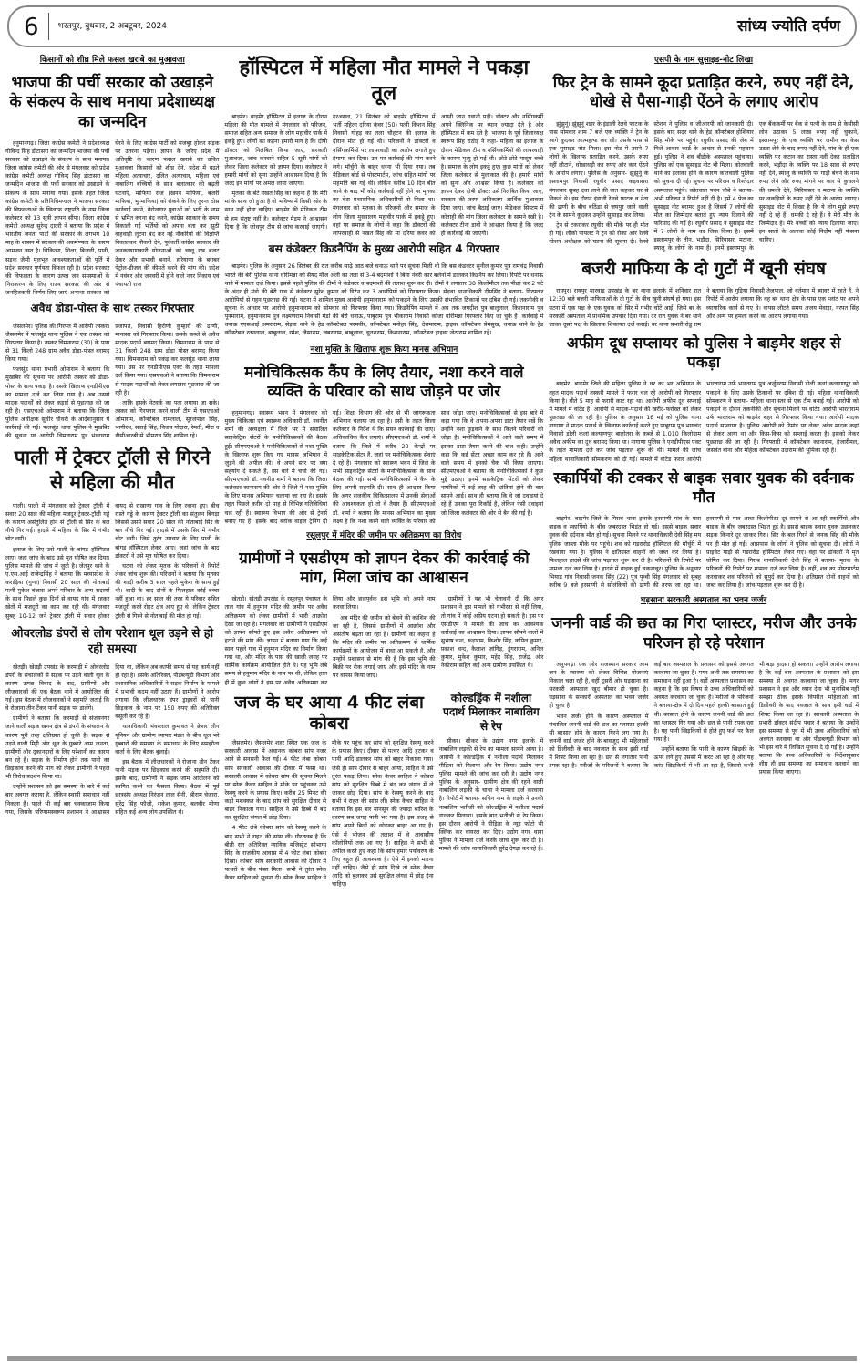6 भरतपुर, बुधवार, 2 अक्टूबर, 2024 सांध्य ज्योति दर्पण
किसानों को शीघ्र मिले फसल खराबे का मुआवजा
भाजपा की पर्ची सरकार को उखाड़ने के संकल्प के साथ मनाया प्रदेशाध्यक्ष का जन्मदिन
हनुमानगढ़। जिला कांग्रेस कमेटी ने प्रदेशाध्यक्ष गोविन्द सिंह डोटासरा का जन्मदिन भाजपा की पर्ची सरकार को उखाड़ने के संकल्प के साथ मनाया। जिला कांग्रेस कमेटी की ओर से मंगलवार को प्रदेश कांग्रेस कमेटी अध्यक्ष गोविन्द सिंह डोटासरा का जन्मदिन भाजपा की पर्ची सरकार को उखाड़ने के संकल्प के साथ मनाया गया। इसके तहत जिला कांग्रेस कमेटी के प्रतिनिधिमण्डल ने भाजपा सरकार की विफलताओं के खिलाफ राष्ट्रपति के नाम जिला कलेक्टर को 13 सूत्री ज्ञापन सौंपा। जिला कांग्रेस कमेटी अध्यक्ष सुरेन्द्र दादरी ने बताया कि प्रदेश में भारतीय जनता पार्टी की सरकार के लगभग 10 माह के शासन में सरकार की अकर्मण्यता के कारण आमजन त्रस्त है। चिकित्सा, शिक्षा, बिजली, पानी, सड़क जैसी मूलभूत आवश्यकताओं की पूर्ति में प्रदेश सरकार पूर्णयता विफल रही है। प्रदेश सरकार की विफलता के कारण उत्पन्न जन समस्याओं के निराकरण के लिए राज्य सरकार की ओर से जनहितकारी निर्णय लिए जाएं अन्यथा सरकार को घेरने के लिए कांग्रेस पार्टी को मजबूर होकर सड़क पर उतरना पड़ेगा। ज्ञापन के जरिए प्रदेश में अतिवृष्टि के कारण फसल खराबे का उचित मुआवजा किसानों को शीघ्र देने, प्रदेश में बढ़ते महिला अत्याचार, दलित अत्याचार, महिला एवं नाबालिग बच्चियों के साथ बलात्कार की बढ़ती घटनाएं, माफिया राज (खनन माफिया, बजरी माफिया, भू-माफिया) को रोकने के लिए तुरन्त ठोस कार्रवाई करने, बेरोजगार युवाओं को भर्ती के नाम से भ्रमित करना बंद करने, कांग्रेस सरकार के समय निकाली गई भर्तियों को अपना बता कर झूठी वाहवाही लूटना बंद कर नई नौकरियों की विज्ञप्ति निकालकर नौकरी देने, पूर्ववर्ती कांग्रेस सरकार की जनकल्याणकारी योजनाओं को चालू रख बजट देकर और प्रभावी बनाने, हरियाणा के बराबर पेट्रोल-डीजल की कीमतें करने की मांग की। प्रदेश में नवंबर और जनवरी में होने वाले नगर निकाय एवं पंचायती राज
अवैध डोडा-पोस्त के साथ तस्कर गिरफ्तार
जैसलमेर। पुलिस की गिरफ्त में आरोपी तस्कर। जैसलमेर में फलसूंड थाना पुलिस ने एक तस्कर को गिरफ्तार किया है। तस्कर चिमनाराम (30) के पास से 31 किलो 248 ग्राम अवैध डोडा-पोस्त बरामद किया गया।
फलसूंड थाना प्रभारी ओमाराम ने बताया कि मुखबिर की सूचना पर आरोपी तस्कर को डोडा-पोस्त के साथ पकड़ा है। उसके खिलाफ एनडीपीएस का मामला दर्ज कर लिया गया है। अब उससे मादक पदार्थों को लेकर कड़ाई से पूछताछ की जा रही है। एसएचओ ओमाराम ने बताया कि जिला पुलिस अधीक्षक सुधीर चौधरी के आदेशानुसार ये कार्रवाई की गई। फलसूंड थाना पुलिस ने मुखबिर की सूचना पर आरोपी चिमनाराम पुत्र भंवराराम प्रजापत, निवासी हिरोणी कुम्हारों की ढाणी, मानासर को गिरफ्तार किया। उसके कब्जे से अवैध मादक पदार्थ बरामद किया। चिमनाराम के पास से 31 किलो 248 ग्राम डोडा पोस्त बरामद किया गया। चिमनाराम को पकड़ कर फलसूंड थाना लाया गया। उस पर एनडीपीएस एक्ट के तहत मामला दर्ज किया गया। एसएचओ ने बताया कि चिमनाराम से मादक पदार्थों को लेकर लगातार पूछताछ की जा रही है।
ताकि इसके नेटवर्क का पता लगाया जा सके। तस्कर को गिरफ्तार करने वाली टीम में एसएचओ ओमाराम, कॉन्स्टेबल रामलाल, सूरजपाल सिंह, भागीरथ, सवाई सिंह, विजय गोदारा, रेमती, मीरा व डीसीआरबी से भीमराव सिंह शामिल रहे।
पाली में ट्रेक्टर ट्रॉली से गिरने से महिला की मौत
पाली। पाली में मंगलवार को ट्रेक्टर ट्रॉली में सवार 20 साल की महिला मजदूर ट्रेक्टर-ट्रॉली गड्ढे के कारण असंतुलित होने से ट्रॉली से सिर के बल नीचे गिर गई। हादसे में महिला के सिर में गंभीर चोट लगी।
इलाज के लिए उसे पाली के बांगड़ हॉस्पिटल लाए। जहां जांच के बाद उसे मृत घोषित कर दिया। पुलिस मामले की जांच में जुटी है। जेतपुर थाने के ए.एस.आई राजेन्द्रसिंह ने बताया कि मध्यप्रदेश के कराड़िया (गुणा) निवासी 20 साल की नोताबाई पत्नी मुकेश बंजारा अपने परिवार के अन्य सदस्यों के साथ पिछले कुछ दिनों से वायद गांव में रहकर खेतों में मजदूरी का काम कर रही थी। मंगलवार सुबह 10-12 जने ट्रेक्टर ट्रॉली में सवार होकर वायद से राखाणा गांव के लिए रवाना हुए। बीच रास्ते गड्ढे के कारण ट्रेक्टर ट्रॉली का संतुलन बिगड़ा जिससे उसमें सवार 20 साल की नोताबाई सिर के बल नीचे गिर गई। हादसे में उसके सिर में गंभीर चोट लगी। जिसे तुरंत उपचार के लिए पाली के बांगड़ हॉस्पिटल लेकर आए। जहां जांच के बाद डॉक्टरों ने उसे मृत घोषित कर दिया।
घटना को लेकर मृतक के परिजनों ने रिपोर्ट लेकर जांच शुरू की। परिजनों ने बताया कि मृतका की शादी करीब 3 साल पहले मुकेश के साथ हुई थी। शादी के बाद दोनों के फिलहाल कोई बच्चा नहीं हुआ था। हर साल की तरह ये परिवार सहित मजदूरी करने रोहट क्षेत्र आए हुए थे। लेकिन ट्रेक्टर ट्रॉली से गिरने से नोताबाई की मौत हो गई।
ओवरलोड डंपरों से लोग परेशान धूल उड़ने से हो रही समस्या
खेतड़ी। खेतड़ी उपखंड के करमाड़ी में ओवरलोड डंपरों के संचालकों से सड़क पर उड़ने वाली धूल के कारण उत्पन्न विवाद के बाद, ग्रामीणों और लीजधारकों की एक बैठक थाने में आयोजित की गई। इस बैठक में लीजधारकों ने सहमति जताई कि वे रोजाना तीन टैंकर पानी सड़क पर डालेंगे।
ग्रामीणों ने बताया कि करमाड़ी से संजयनगर जाने वाली सड़क खनन क्षेत्र से डंपरों के संचालन के कारण पूरी तरह क्षतिग्रस्त हो चुकी है। सड़क से उड़ने वाली मिट्टी और धूल के गुब्बारे आम जनता, ग्रामीणों और दुकानदारों के लिए परेशानी का कारण बन रहे हैं। सड़क के निर्माण होने तक पानी का छिड़काव करने की मांग को लेकर ग्रामीणों ने पहले भी विरोध प्रदर्शन किया था।
उन्होंने प्रशासन को इस समस्या के बारे में कई बार अवगत कराया है, लेकिन स्थायी समाधान नहीं निकला है। पहले भी कई बार चक्काजाम किया गया, जिसके परिणामस्वरूप प्रशासन ने आश्वासन दिया था, लेकिन अब काफी समय से यह कार्य नहीं हो रहा है। इसके अतिरिक्त, पीडब्ल्यूडी विभाग और प्रशासनिक अधिकारियों ने सड़क निर्माण के मामले में प्रभावी कदम नहीं उठाए हैं। ग्रामीणों ने आरोप लगाया कि लीजधारक डंपर ड्राइवरों से पानी छिड़काव के नाम पर 150 रुपए की अतिरिक्त वसूली कर रहे हैं।
थानाधिकारी भंवरलाल कुमावत ने क्रेशर लीग यूनियन और ग्रामीण व्यापार मंडल के बीच धूल भरे गुब्बारों की समस्या के समाधान के लिए समझौता वार्ता के लिए बैठक बुलाई।
इस बैठक में लीजधारकों ने रोजाना तीन टैंकर पानी सड़क पर छिड़काव करने की सहमति दी। इसके बाद, ग्रामीणों ने सड़क जाम आंदोलन को स्थगित करने का फैसला किया। बैठक में पूर्व छात्रसंघ अध्यक्ष निरंजन लाल सैनी, श्रीराम चेजारा, सुरेंद्र सिंह फौजी, राकेश कुमार, बलवीर मीणा सहित कई अन्य लोग उपस्थित थे।
हॉस्पिटल में महिला मौत मामले ने पकड़ा तूल
बाड़मेर। बाड़मेर हॉस्पिटल में इलाज के दौरान महिला की मौत मामले में मंगलवार को परिजन, समाज सहित अन्य समाज के लोग महावीर पार्क में इकट्ठे हुए। लोगों का कहना हमारी मांग है कि दोषी डॉक्टर को निलंबित किया जाए, सरकारी मुआवजा, जांच करवाने सहित 5 सूत्री मांगों को लेकर जिला कलेक्टर को ज्ञापन दिया। कलेक्टर ने हमारी मांगों को सुना उन्होंने आश्वासन दिया है कि जल्द इन मांगों पर अमल लाया जाएगा।
मृतका के बेटे नखत सिंह का कहना है कि मेरी मां के साथ जो हुआ है वो भविष्य में किसी ओर के साथ नहीं होना चाहिए। बाड़मेर की मेडिकल टीम से हम संतुष्ट नहीं है। कलेक्टर मैडम ने आश्वासन दिया है कि जोधपुर टीम से जांच करवाई जाएगी। दरअसल, 21 सितंबर को बाड़मेर हॉस्पिटल में भर्ती महिला दरिया कंवर (50) पत्नी किशन सिंह निवासी गोहड़ का तला चौहटन की इलाज के दौरान मौत हो गई थी। परिजनों ने डॉक्टरों व नर्सिंगकर्मियों पर लापरवाही का आरोप लगाते हुए हंगामा कर दिया। उन पर कार्रवाई की मांग करने लगे। मॉर्चुरी के बाहर धरना भी दिया गया। तब मेडिकल बोर्ड से पोस्टमार्टम, जांच सहित मांगों पर सहमति बन गई थी। लेकिन करीब 10 दिन बीत जाने के बाद भी कोई कार्रवाई नहीं होने पर मृतका का बेटा प्रशासनिक अधिकारियों से मिला था। मंगलवार को मृतका के परिजनों और समाज के लोग जिला मुख्यालय महावीर पार्क में इकट्ठे हुए। वहां पर समाज के लोगों ने कहा कि डॉक्टरों की लापरवाही से नखत सिंह की मां दरिया कंवर को अपनी जान गवानी पड़ी। डॉक्टर और नर्सिंगकर्मी अपने क्लिनिक पर ध्यान ज्यादा देते है और हॉस्पिटल में कम देते है। भाजपा के पूर्व जिलाध्यक्ष स्वरूप सिंह राठौड़ ने कहा- महिला का इलाज के दौरान मेडिकल टीम व नर्सिंगकर्मियों की लापरवाही के कारण मृत्यु हो गई थी। छोटे-छोटे मासूम बच्चे है। समाज के लोग इकट्ठे हुए। कुछ मांगों को लेकर जिला कलेक्टर से मुलाकात की है। हमारी मांगों को सुना और आश्वस्त किया है। कलेक्टर को ज्ञापन देकर दोषी डॉक्टर उसे निलंबित किया जाए, सरकार की तरफ अधिकतम आर्थिक मुआवजा दिया जाए। जांच बैठाई जाए। मेडिकल सिस्टम में कोताही की मांग जिला कलेक्टर के सामने रखी है। कलेक्टर टीना डाबी ने आश्वस्त किया है कि जल्द ही कार्रवाई की जाएगी।
बस कंडेक्टर किडनैपिंग के मुख्य आरोपी सहित 4 गिरफ्तार
बाड़मेर। पुलिस के अनुसार 26 सितंबर की रात करीब साढ़े आठ बजे धनाऊ थाने पर सूचना मिली थी कि बस कंडक्टर सुनील कुमार पुत्र रामचंद्र निवासी भारते की बेरी पुलिस थाना धोरीमन्ना को सैयद मौज अली का तला से 3-4 बदमाशों ने बिना नंबरी कार बलेनो में डालकर किडनैप कर लिया। रिपोर्ट पर धनाऊ थाने में मामला दर्ज किया। इससे पहले पुलिस की टीमों ने कंडेक्टर व बदमाशों की तलाश शुरू कर दी। टीमों ने लगातार 30 किलोमीटर तक पीछा कर 2 घंटे के अंदर ही मंडो की बेरी गांव से कंडेक्टर सुरेश कुमार को डिटेन कर 3 आरोपियों को गिरफ्तार किया। सेड़वा थानाधिकारी दीपसिंह ने बताया- गिरफ्तार आरोपियों से गहन पूछताछ की गई। घटना में शामिल मुख्य आरोपी हनुमानाराम को पकड़ने के लिए उसकी संभावित ठिकानों पर दबिश दी गई। तकनीकी व सूचना के आधार पर आरोपी हनुमानाराम को सोमवार को गिरफ्तार किया गया। किडनैपिंग मामले में अब तक जगदीश पुत्र बालूलाल, किशनाराम पुत्र पूनमाराम, हनुमानाराम पुत्र लक्ष्मणराम निवासी मंडो की बेरी धनाऊ, पाबूराम पुत्र भीकाराम निवासी कोजा धोरीमन्ना गिरफ्तार किए जा चुके हैं। कार्रवाई में धनाऊ एएसआई अमराराम, सेड़वा थाने के हेड कॉन्स्टेबल परमवीर, कॉन्स्टेबल मनोहर सिंह, देरामाराम, ड्राइवर कॉन्स्टेबल प्रेमसुख, धनाऊ थाने के हेड कॉन्स्टेबल रतनलाल, बाबूलाल, रमेश, जैसाराम, जबराराम, बाबूलाल, चुतराराम, किशनाराम, कॉन्स्टेबल ड्राइवर जेठाराम शामिल रहे।
नशा मुक्ति के खिलाफ शुरू किया मानस अभियान
मनोचिकित्सक कैंप के लिए तैयार, नशा करने वाले व्यक्ति के परिवार को साथ जोड़ने पर जोर
हनुमानगढ़। स्वास्थ्य भवन में मंगलवार को मुख्य चिकित्सा एवं स्वास्थ्य अधिकारी डॉ. नवनीत शर्मा की अध्यक्षता में जिले भर में संचालित साइकेट्रिक सेंटरों के मनोचिकित्सकों की बैठक हुई। सीएमएचओ ने मनोचिकित्सकों से नशा मुक्ति के खिलाफ शुरू किए गए मानस अभियान में जुड़ने की अपील की। वे अपने स्तर पर क्या सहयोग दे सकते हैं, इस बारे में चर्चा की गई। सीएमएचओ डॉ. नवनीत शर्मा ने बताया कि जिला कलेक्टर कानाराम की ओर से जिले में नशा मुक्ति के लिए मानस अभियान चलाया जा रहा है। इसके तहत पिछले करीब दो माह से विभिन्न गतिविधियां चल रही हैं। स्वास्थ्य विभाग की ओर से ट्रेनर्स बनाए गए हैं। इसके बाद ब्लॉक वाइज ट्रेनिंग दी गई। शिक्षा विभाग की ओर से भी जागरूकता अभियान चलाया जा रहा है। इसी के तहत जिला कलेक्टर के निर्देश थे कि सघन कार्रवाई की जाए। अधिकाधिक कैंप लगाएं। सीएमएचओ डॉ. शर्मा ने बताया कि जिले में करीब 20 केन्द्रों पर साइकेट्रिक सेंटर हैं, जहां पर मनोचिकित्सक सेवाएं दे रहे हैं। मंगलवार को स्वास्थ्य भवन में जिले के सभी साइकेट्रिक सेंटरों के मनोचिकित्सकों के साथ बैठक की गई। सभी मनोचिकित्सकों ने कैंप के लिए अपनी सहमति दी। साथ ही आश्वस्त किया कि अगर राजकीय चिकित्सालय में उनकी सेवाओं की आवश्यकता हो तो वे तैयार हैं। सीएमएचओ डॉ. शर्मा ने बताया कि मानस अभियान का मुख्य लक्ष्य है कि नशा करने वाले व्यक्ति के परिवार को साथ जोड़ा जाए। मनोचिकित्सकों से इस बारे में कहा गया कि वे अपना-अपना डाटा तैयार रखें कि उन्होंने नशा छुड़वाने के साथ कितने परिवारों को जोड़ा है। मनोचिकित्सकों ने आने वाले समय में इसका डाटा तैयार करने की बात कही। उन्होंने कहा कि कई सेंटर अच्छा काम कर रहे हैं। आने वाले समय में इनको चैक भी किया जाएगा। सीएमएचओ ने बताया कि मनोचिकित्सकों ने कुछ मुद्दे उठाए। इनमें साइकेट्रिक सेंटरों को लेकर नागरिकों में कई तरह की भ्रांतियां होने की बात सामने आई। साथ ही बताया कि वे जो दवाइयां दे रहे हैं उनका पूरा रिकॉर्ड है, लेकिन ऐसी दवाइयां जो जिला कलेक्टर की ओर से बैन की गई हैं।
रसूलपुर में मंदिर की जमीन पर अतिक्रमण का विरोध
ग्रामीणों ने एसडीएम को ज्ञापन देकर की कार्रवाई की मांग, मिला जांच का आश्वासन
खेतड़ी। खेतड़ी उपखंड के रसूलपुर पंचायत के ताल गांव में हनुमान मंदिर की जमीन पर अवैध अतिक्रमण को लेकर ग्रामीणों में भारी आक्रोश देखा जा रहा है। मंगलवार को ग्रामीणों ने एसडीएम को ज्ञापन सौंपते हुए इस अवैध अतिक्रमण को हटाने की मांग की। ज्ञापन में बताया गया कि कई साल पहले गांव में हनुमान मंदिर का निर्माण किया गया था, और मंदिर के पास की खाली जगह पर धार्मिक कार्यक्रम आयोजित होते थे। यह भूमि लंबे समय से हनुमान मंदिर के नाम पर थी, लेकिन हाल ही में कुछ लोगों ने इस पर अवैध अतिक्रमण कर लिया और छलपूर्वक इस भूमि को अपने नाम करवा लिया।
अब मंदिर की जमीन को बेचने की कोशिश की जा रही है, जिससे ग्रामीणों में आक्रोश और असंतोष बढ़ता जा रहा है। ग्रामीणों का कहना है कि मंदिर की जमीन पर अतिक्रमण से धार्मिक कार्यक्रमों के आयोजन में बाधा आ सकती है, और उन्होंने प्रशासन से मांग की है कि इस भूमि की बिक्री पर रोक लगाई जाए और इसे मंदिर के नाम पर वापस किया जाए।
ग्रामीणों ने यह भी चेतावनी दी कि अगर प्रशासन ने इस मामले को गंभीरता से नहीं लिया, तो गांव में कोई अप्रिय घटना हो सकती है। इस पर एसडीएम ने मामले की जांच कर आवश्यक कार्रवाई का आश्वासन दिया। ज्ञापन सौंपने वालों में सुभाष चन्द, रूड़ाराम, किशोर सिंह, कपिल कुमार, प्रकाश चन्द, कैलाश जांगिड़, डूंगराराम, अनिल कुमार, मुकेश कुमार, महेंद्र सिंह, राजेंद्र, और नेकीराम सहित कई अन्य ग्रामीण उपस्थित थे।
जज के घर आया 4 फीट लंबा कोबरा
जैसलमेर। जैसलमेर शहर स्थित एक जज के सरकारी आवास में अचानक कोबरा सांप नजर आने से सनसनी फैल गई। 4 फीट लंबा कोबरा सांप सरकारी आवास की दीवार में फंसा था। सरकारी आवास में कोबरा सांप की सूचना मिलने पर स्नेक कैचर साहिल ने मौके पर पहुंचकर उसे रेस्क्यू करने के प्रयास किए। करीब 25 मिनट की कड़ी मशक्कत के बाद सांप को सुरक्षित दीवार से बाहर निकाला गया। साहिल ने उसे डिब्बे में बंद कर सुरक्षित जंगल में छोड़ दिया।
4 फीट लंबे कोबरा सांप को रेस्क्यू करने के बाद सभी ने राहत की सांस ली। गौरतलब है कि बीती रात अतिरिक्त न्यायिक मजिस्ट्रेट सौभाग्य सिंह के राजकीय आवास में 4 फीट लंबा कोबरा दिखा। कोबरा सांप सरकारी आवास की दीवार में पत्थरों के बीच फंसा मिला। सभी ने तुरंत स्नेक कैचर साहिल को सूचना दी। स्नेक कैचर साहिल ने मौके पर पहुंच कर सांप को सुरक्षित रेस्क्यू करने के प्रयास किए। दीवार से पत्थर आदि हटकर व पानी आदि डालकर सांप को बाहर निकाला गया। जैसे ही सांप दीवार से बाहर आया, साहिल ने उसे तुरंत पकड़ लिया। स्नेक कैचर साहिल ने कोबरा सांप को सुरक्षित डिब्बे में बंद कर जंगल में ले जाकर छोड़ दिया। सांप के रेस्क्यू करने के बाद सभी ने राहत की सांस ली। स्नेक कैचर साहिल ने बताया कि इस बार मानसून की ज्यादा बारिश के कारण सब जगह पानी भर गया है। इस वजह से सांप अपने बिलों को छोड़कर बाहर आ गए हैं। ऐसे में भोजन की तलाश में वे आवासीय कॉलोनियों तक आ गए हैं। साहिल ने सभी से अपील करते हुए कहा कि सांप हमारे पर्यावरण के लिए बहुत ही आवश्यक है। ऐसे में इनको मारना नहीं चाहिए। जैसे ही सांप दिखे तो स्नेक कैचर आदि को बुलाकर उसे सुरक्षित जंगल में छोड़ देना चाहिए।
कोल्डड्रिंक में नशीला पदार्थ मिलाकर नाबालिग से रेप
सीकर। सीकर के उद्योग नगर इलाके में नाबालिग लड़की से रेप का मामला सामने आया है। आरोपी ने कोल्डड्रिंक में नशीला पदार्थ मिलाकर पीड़िता को पिलाया और रेप किया। उद्योग नगर पुलिस मामले की जांच कर रही है। उद्योग नगर पुलिस के अनुसार- ग्रामीण क्षेत्र की रहने वाली नाबालिग लड़की के चाचा ने मामला दर्ज करवाया है। रिपोर्ट में बताया- सचिन नाम के लड़के ने उनकी नाबालिग भतीजी को कोल्डड्रिंक में नशीला पदार्थ डालकर पिलाया। इसके बाद भतीजी से रेप किया। इस दौरान आरोपी ने पीड़िता के न्यूड फोटो भी क्लिक कर वायरल कर दिए। उद्योग नगर थाना पुलिस ने मामला दर्ज करके जांच शुरू कर दी है। मामले की जांच थानाधिकारी सुरेंद्र देगड़ा कर रहे हैं।
एसपी के नाम सुसाइड-नोट लिखा
फिर ट्रेन के सामने कूदा प्रताड़ित करने, रुपए नहीं देने, धोखे से पैसा-गाड़ी ऐंठने के लगाए आरोप
झुंझुनूं। झुंझुनूं शहर के इंडाली रेलवे फाटक के पास सोमवार शाम 7 बजे एक व्यक्ति ने ट्रेन के आगे कूदकर आत्महत्या कर ली। उसके पास से एक सुसाइड नोट मिला। इस नोट में उसने 7 लोगों के खिलाफ प्रताड़ित करने, उसके रुपए नहीं लौटाने, धोखाधड़ी कर रुपए और कार ऐंठने के आरोप लगाए। पुलिस के अनुसार- झुंझुनूं के इस्लामपुर निवासी रघुवीर प्रसाद कड़वासरा मंगलवार सुबह दवा लाने की बात कहकर घर से निकले थे। इस दौरान इंडाली रेलवे फाटक व नेता की ढाणी के बीच बठिंडा से जयपुर जाने वाली ट्रेन के सामने कूदकर उन्होंने सुसाइड कर लिया।
ट्रेन से टकराकर रघुवीर की मौके पर ही मौत हो गई। लोको पायलट ने ट्रेन को रोका और रेलवे स्टेशन अधीक्षक को घटना की सूचना दी। रेलवे स्टेशन ने पुलिस व जीआरपी को जानकारी दी। इसके बाद सदर थाने के हेड कॉन्स्टेबल होशियार सिंह मौके पर पहुंचे। रघुवीर प्रसाद की जेब में मिले आधार कार्ड के आधार से उनकी पहचान हुई। पुलिस ने शव बीडीके अस्पताल पहुंचाया। पुलिस को एक सुसाइड नोट भी मिला। कोतवाली थाने का इलाका होने के कारण कोतवाली पुलिस को सूचना दी गई। सूचना पर परिजन व रिश्तेदार अस्पताल पहुंचे। कोतवाल पवन चौबे ने बताया- अभी परिजन ने रिपोर्ट नहीं दी है। हमें 4 पेज का सुसाइड नोट बरामद हुआ है जिसमें 7 लोगों की मौत का जिम्मेदार बताते हुए न्याय दिलाने की फरियाद की गई है। रघुवीर प्रसाद ने सुसाइड नोट में 7 लोगों के नाम का जिक्र किया है। इसमें इस्लामपुर के तीन, भड़ौंदा, सिरियासर, मटाना, स्यालू के लोगों के नाम हैं। इनमें इस्लामपुर के एक बैंककर्मी पर बैंक से पत्नी के नाम से केसीसी लोन उठाकर 5 लाख रुपए नहीं चुकाने, इस्लामपुर के एक व्यक्ति पर जमीन का केस उठवा लेने के बाद रुपए नहीं देने, गांव के ही एक व्यक्ति पर कटान का रास्ता नहीं देकर प्रताड़ित करने, भड़ौंदा के व्यक्ति पर 18 साल से रुपए नहीं देने, स्यालू के व्यक्ति पर गाड़ी बेचने के नाम रुपए लेने और रुपए मांगने पर कार से कुचलने की धमकी देने, सिरियासर व मटाना के व्यक्ति पर लकड़ियों के रुपए नहीं देने के आरोप लगाए। सुसाइड नोट में लिखा है कि ये लोग मुझे रुपए नहीं दे रहे हैं। धमकी दे रहे हैं। ये मेरी मौत के जिम्मेदार हैं। मेरे बच्चों को न्याय दिलाया जाए। इन सातों के अलावा कोई निर्दोष नहीं फंसना चाहिए।
बजरी माफिया के दो गुटों में खूनी संघष
रायपुर। रायपुर मारवाड़ उपखंड के बर थाना इलाके में शनिवार रात 12:30 बजे बजरी माफियाओं के दो गुटों के बीच खूनी संघर्ष हो गया। इस घटना में एक पक्ष के एक युवक को सिर में गंभीर चोटें आई, जिसे बर के सरकारी अस्पताल में प्राथमिक उपचार दिया गया। देर रात युवक ने बर थाने जाकर दूसरे पक्ष के खिलाफ शिकायत दर्ज कराई। बर थाना प्रभारी रोडू राम ने बताया कि गुड़िया निवासी तेजपाल, जो वर्तमान में ब्यावर में रहते हैं, ने रिपोर्ट में आरोप लगाया कि वह बर थाना क्षेत्र के पास एक प्लांट पर अपने व्यापारिक कार्य से गए थे। वापस लौटते समय अजय मेवाड़ा, नरपत सिंह और अन्य पर हमला करने का आरोप लगाया गया।
अफीम दूध सप्लायर को पुलिस ने बाड़मेर शहर से पकड़ा
बाड़मेर। बाड़मेर जिले की महिला पुलिस ने धर का भर अभियान के तहत मादक पदार्थ तस्करी मामले में फरार चल रहे आरोपी को गिरफ्तार किया है। बीते 5 माह से फरारी काट रहा था। आरोपी अफीम दूध सप्लाई में मामले में वांटेड है। आरोपी से मादक-पदार्थ की खरीद-फरोख्त को लेकर पूछताछ की जा रही है। पुलिस के अनुसार 16 मई को पुलिस थाना नागाणा ने मादक पदार्थ के खिलाफ कार्रवाई करते हुए पाबूराम पुत्र भागचंद निवासी डोली कलां कल्याणपुर बालोतरा के कब्जे से 1.010 किलोग्राम अवैध अफीम का दूध बरामद किया था। नागाणा पुलिस ने एनडीपीएस एक्ट के तहत मामला दर्ज कर जांच पड़ताल शुरू की थी। मामले की जांच महिला थानाधिकारी सोमकरण को दी गई। मामले में वांटेड फरार आरोपी भारताराम उर्फ भारतराम पुत्र अर्जुनराम निवासी डोली कलां कल्याणपुर को पकड़ने के लिए उसके ठिकानों पर दबिश दी गई। महिला थानाधिकारी सोमकरण ने बताया- महिला थाना स्तर से एक टीम बनाई गई। आरोपी को पकड़ने के दौरान तकनीकी और सूचना मिलने पर वांटेड आरोपी भारताराम उर्फ भारतराम को बाड़मेर शहर से गिरफ्तार किया गया। आरोपी मादक पदार्थ सप्लायर है। पुलिस आरोपी को रिमांड पर लेकर अवैध मादक कहां से लेकर आया था और किस-किस को सप्लाई करता है। इसको लेकर पूछताछ की जा रही है। गिरफ्तारी में कॉन्स्टेबल करनाराम, हंजारीमल, जसवंत बाना और महिला कॉन्स्टेबल उदाराम की भूमिका रही है।
स्कार्पियों की टक्कर से बाइक सवार युवक की दर्दनाक मौत
बाड़मेर। बाड़मेर जिले के गिराब थाना इलाके हरसाणी गांव के पास बाइक व स्कार्पियो के बीच जबरदस्त भिड़ंत हो गई। इससे बाइक सवार युवक की दर्दनाक मौत हो गई। सूचना मिलने पर थानाधिकारी देवी सिंह मय पुलिस जाब्ता मौके पर पहुंचे। शव को गडरारोड हॉस्पिटल की मॉर्चुरी में रखवाया गया है। पुलिस ने क्षतिग्रस्त वाहनों को जब्त कर लिया है। फिलहाल हादसे की जांच पड़ताल शुरू कर दी है। परिजनों की रिपोर्ट पर मामला दर्ज कर लिया है। हादसे में बाइक हुई चकनाचूर। पुलिस के अनुसार भियाड़ गांव निवासी जनक सिंह (22) पुत्र पृथ्वी सिंह मंगलवार को सुबह करीब 9 बजे हरसाणी से सोलंकियों की ढाणी की तरफ जा रहा था। हरसाणी से मात्र आधा किलोमीटर दूर सामने से आ रही स्कार्पियो और बाइक के बीच जबरदस्त भिड़ंत हुई है। इससे बाइक सवार युवक उछलकर सड़क किनारे दूर जाकर गिरा। सिर के बल गिरने से जनक सिंह की मौके पर ही मौत हो गई। आसपास के लोगों ने पुलिस को सूचना दी। लोगों ने प्राइवेट गाड़ी से गडरारोड हॉस्पिटल लेकर गए। वहां पर डॉक्टरों ने मृत घोषित कर दिया। गिराब थानाधिकारी देवी सिंह ने बताया- मृतक के परिजनों की रिपोर्ट पर मामला दर्ज कर लिया है। वहीं, शव का पोस्टमार्टम करवाकर शव परिजनों को सुपुर्द कर दिया है। क्षतिग्रस्त दोनों वाहनों को जब्त कर लिया है। जांच-पड़ताल शुरू कर दी है।
घड़साना सरकारी अस्पताल का भवन जर्जर
जननी वार्ड की छत का गिरा प्लास्टर, मरीज और उनके परिजन हो रहे परेशान
अनूपगढ़। एक ओर राजस्थान सरकार आम जन के स्वास्थ्य को लेकर विभिन्न योजनाएं निकाल चला रही है, वहीं दूसरी ओर घड़साना का सरकारी अस्पताल खुद बीमार हो चुका है। घड़साना के सरकारी अस्पताल का भवन जर्जर हो चुका है।
भवन जर्जर होने के कारण अस्पताल में संचालित जननी वार्ड की छत का प्लास्टर हल्की सी बरसात होने के कारण गिरने लग गया है। जननी वार्ड जर्जर होने के बावजूद भी महिलाओं को डिलीवरी के बाद नवजात के साथ इसी वार्ड में शिफ्ट किया जा रहा है। छत से लगातार पानी टपक रहा है। मरीजों के परिजनों ने बताया कि कई बार अस्पताल के प्रशासन को इससे अवगत करवाया जा चुका है। मगर अभी तक समस्या का समाधान नहीं हुआ है। वहीं अस्पताल प्रशासन का कहना है कि इस विषय से उच्च अधिकारियों को अवगत करवाया जा चुका है। मरीजों के परिजनों ने बताया-क्षेत्र में दो दिन पहले हल्की बरसात हुई थी। बरसात होने के कारण जननी वार्ड की छत का प्लास्टर गिर गया और छत से पानी टपक रहा है। यह पानी खिड़कियों से होते हुए फर्श पर फैल गया है।
उन्होंने बताया कि पानी के कारण खिड़की के ऊपर लगे हुए एससी में करंट आ रहा है और यह करंट खिड़कियों में भी आ रहा है, जिससे कभी भी बड़ा हादसा हो सकता। उन्होंने आरोप लगाया है कि कई बार अस्पताल के प्रशासन को इस समस्या से अवगत करवाया जा चुका है। मगर प्रशासन ने इस और ध्यान देना भी मुनासिब नहीं समझा ठीक इसके विपरीत महिलाओं को डिलीवरी के बाद नवजात के साथ इसी वार्ड में शिफ्ट किया जा रहा है। सरकारी अस्पताल के प्रभारी डॉक्टर संदीप पचार ने बताया कि उन्होंने इस समस्या से पूर्व में भी उच्च अधिकारियों को अवगत करवाया था और पीडब्ल्यूडी विभाग को भी इस बारे में लिखित सूचना दे दी गई है। उन्होंने बताया कि उच्च अधिकारियों के निर्देशानुसार शीघ्र ही इस समस्या का समाधान करवाने का प्रयास किया जाएगा।